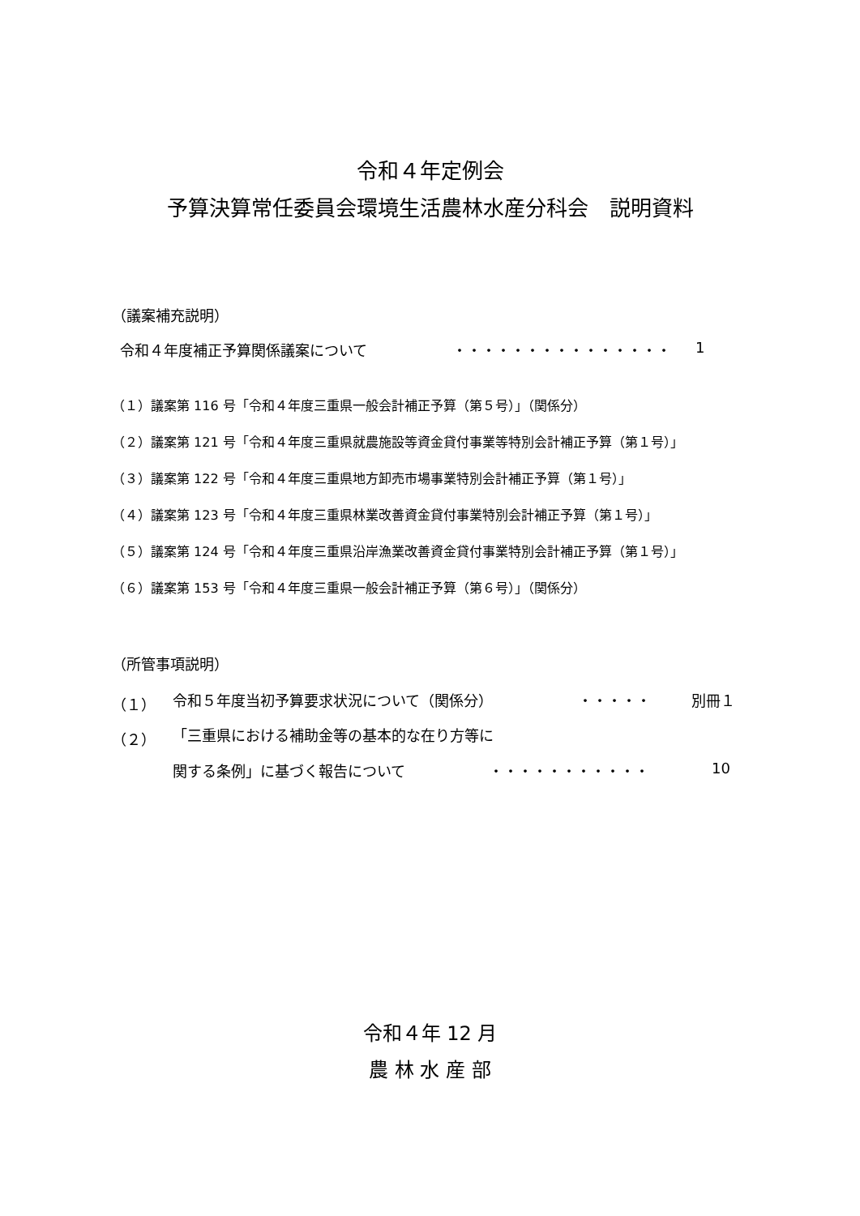令和４年定例会
予算決算常任委員会環境生活農林水産分科会　説明資料
（議案補充説明）
令和４年度補正予算関係議案について ・・・・・・・・・・・・・・・ 1
（１）議案第 116 号「令和４年度三重県一般会計補正予算（第５号）」（関係分）
（２）議案第 121 号「令和４年度三重県就農施設等資金貸付事業等特別会計補正予算（第１号）」
（３）議案第 122 号「令和４年度三重県地方卸売市場事業特別会計補正予算（第１号）」
（４）議案第 123 号「令和４年度三重県林業改善資金貸付事業特別会計補正予算（第１号）」
（５）議案第 124 号「令和４年度三重県沿岸漁業改善資金貸付事業特別会計補正予算（第１号）」
（６）議案第 153 号「令和４年度三重県一般会計補正予算（第６号）」（関係分）
（所管事項説明）
（１） 令和５年度当初予算要求状況について（関係分） ・・・・・ 別冊１
（２） 「三重県における補助金等の基本的な在り方等に
関する条例」に基づく報告について ・・・・・・・・・・・ 10
令和４年 12 月
農 林 水 産 部